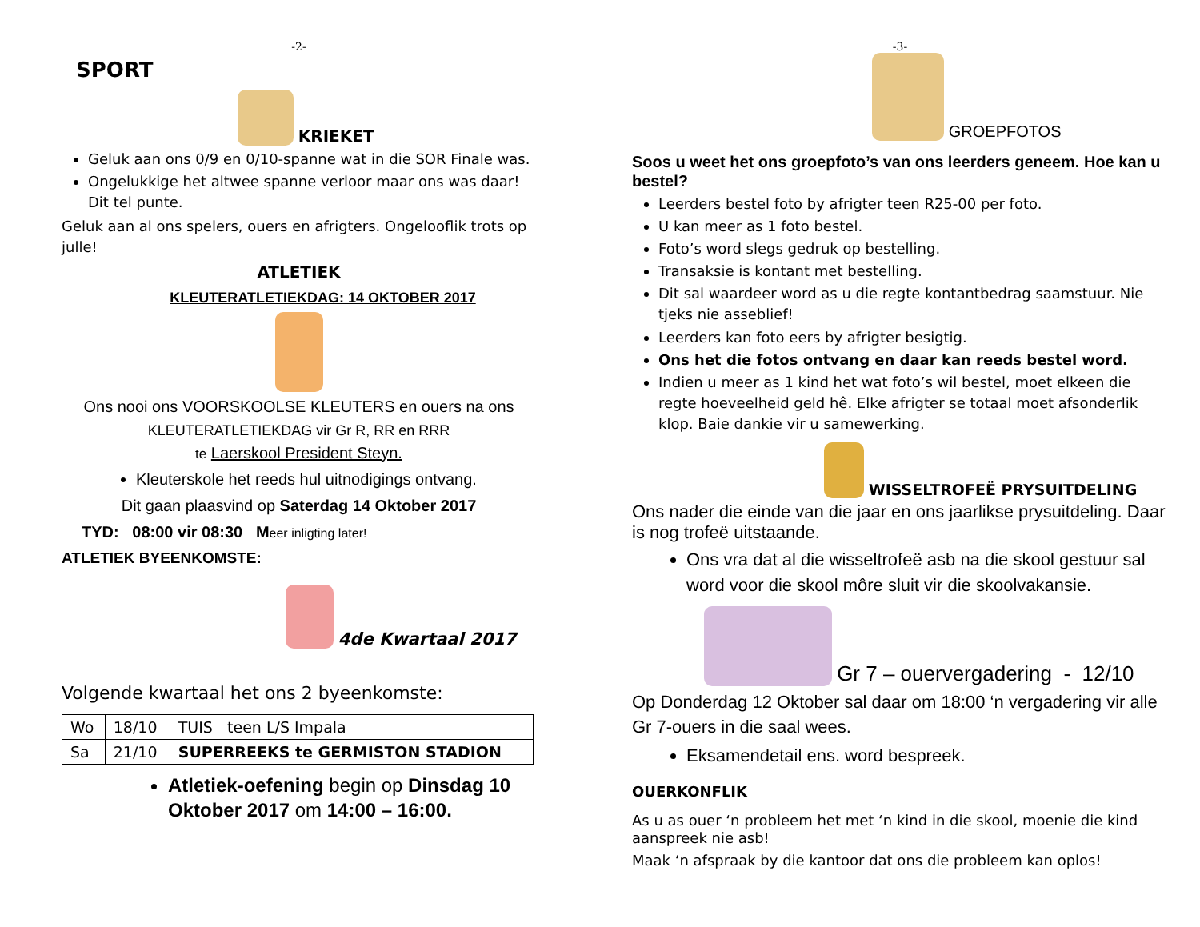-2-
SPORT
KRIEKET
Geluk aan ons 0/9 en 0/10-spanne wat in die SOR Finale was.
Ongelukkige het altwee spanne verloor maar ons was daar! Dit tel punte.
Geluk aan al ons spelers, ouers en afrigters. Ongelooflik trots op julle!
ATLETIEK
KLEUTERATLETIEKDAG: 14 OKTOBER 2017
Ons nooi ons VOORSKOOLSE KLEUTERS en ouers na ons
KLEUTERATLETIEKDAG vir Gr R, RR en RRR
te Laerskool President Steyn.
Kleuterskole het reeds hul uitnodigings ontvang.
Dit gaan plaasvind op Saterdag 14 Oktober 2017
TYD: 08:00 vir 08:30 Meer inligting later!
ATLETIEK BYEENKOMSTE:
4de Kwartaal 2017
Volgende kwartaal het ons 2 byeenkomste:
| Wo | 18/10 | TUIS teen L/S Impala |
| Sa | 21/10 | SUPERREEKS te GERMISTON STADION |
Atletiek-oefening begin op Dinsdag 10 Oktober 2017 om 14:00 – 16:00.
-3-
GROEPFOTOS
Soos u weet het ons groepfoto’s van ons leerders geneem. Hoe kan u bestel?
Leerders bestel foto by afrigter teen R25-00 per foto.
U kan meer as 1 foto bestel.
Foto’s word slegs gedruk op bestelling.
Transaksie is kontant met bestelling.
Dit sal waardeer word as u die regte kontantbedrag saamstuur. Nie tjeks nie asseblief!
Leerders kan foto eers by afrigter besigtig.
Ons het die fotos ontvang en daar kan reeds bestel word.
Indien u meer as 1 kind het wat foto’s wil bestel, moet elkeen die regte hoeveelheid geld hê. Elke afrigter se totaal moet afsonderlik klop. Baie dankie vir u samewerking.
WISSELTROFEË PRYSUITDELING
Ons nader die einde van die jaar en ons jaarlikse prysuitdeling. Daar is nog trofeë uitstaande.
Ons vra dat al die wisseltrofeë asb na die skool gestuur sal word voor die skool môre sluit vir die skoolvakansie.
Gr 7 – ouervergadering - 12/10
Op Donderdag 12 Oktober sal daar om 18:00 ‘n vergadering vir alle Gr 7-ouers in die saal wees.
Eksamendetail ens. word bespreek.
OUERKONFLIK
As u as ouer ‘n probleem het met ‘n kind in die skool, moenie die kind aanspreek nie asb!
Maak ‘n afspraak by die kantoor dat ons die probleem kan oplos!